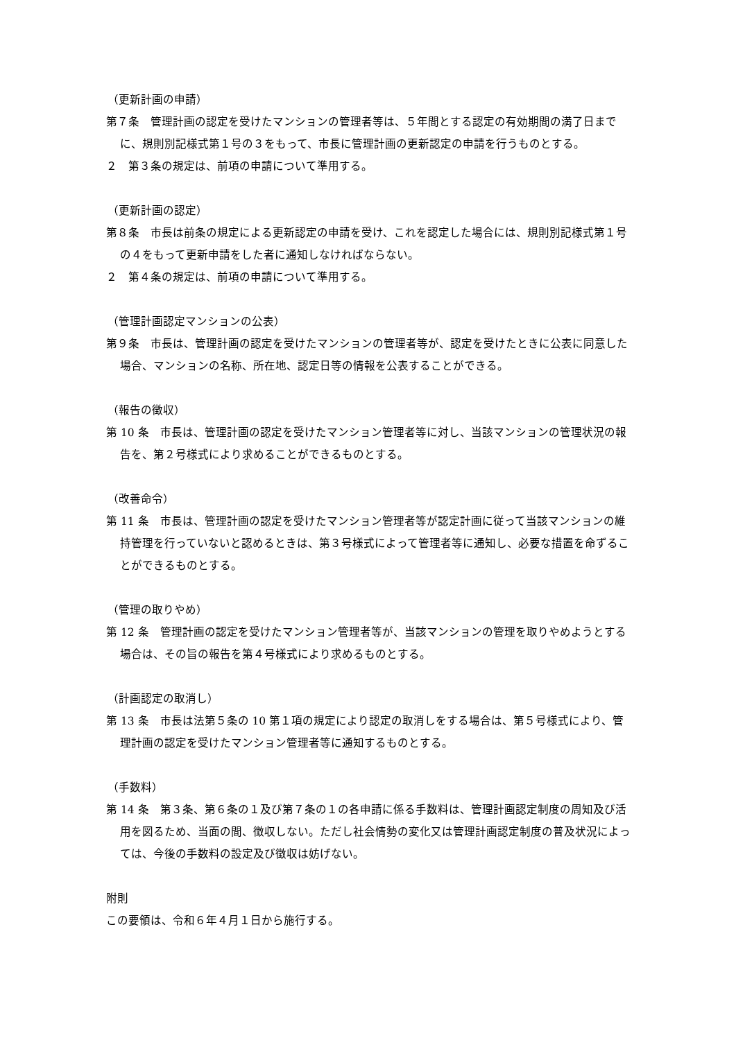（更新計画の申請）
第７条　管理計画の認定を受けたマンションの管理者等は、５年間とする認定の有効期間の満了日までに、規則別記様式第１号の３をもって、市長に管理計画の更新認定の申請を行うものとする。
２　第３条の規定は、前項の申請について準用する。
（更新計画の認定）
第８条　市長は前条の規定による更新認定の申請を受け、これを認定した場合には、規則別記様式第１号の４をもって更新申請をした者に通知しなければならない。
２　第４条の規定は、前項の申請について準用する。
（管理計画認定マンションの公表）
第９条　市長は、管理計画の認定を受けたマンションの管理者等が、認定を受けたときに公表に同意した場合、マンションの名称、所在地、認定日等の情報を公表することができる。
（報告の徴収）
第 10 条　市長は、管理計画の認定を受けたマンション管理者等に対し、当該マンションの管理状況の報告を、第２号様式により求めることができるものとする。
（改善命令）
第 11 条　市長は、管理計画の認定を受けたマンション管理者等が認定計画に従って当該マンションの維持管理を行っていないと認めるときは、第３号様式によって管理者等に通知し、必要な措置を命ずることができるものとする。
（管理の取りやめ）
第 12 条　管理計画の認定を受けたマンション管理者等が、当該マンションの管理を取りやめようとする場合は、その旨の報告を第４号様式により求めるものとする。
（計画認定の取消し）
第 13 条　市長は法第５条の 10 第１項の規定により認定の取消しをする場合は、第５号様式により、管理計画の認定を受けたマンション管理者等に通知するものとする。
（手数料）
第 14 条　第３条、第６条の１及び第７条の１の各申請に係る手数料は、管理計画認定制度の周知及び活用を図るため、当面の間、徴収しない。ただし社会情勢の変化又は管理計画認定制度の普及状況によっては、今後の手数料の設定及び徴収は妨げない。
附則
この要領は、令和６年４月１日から施行する。